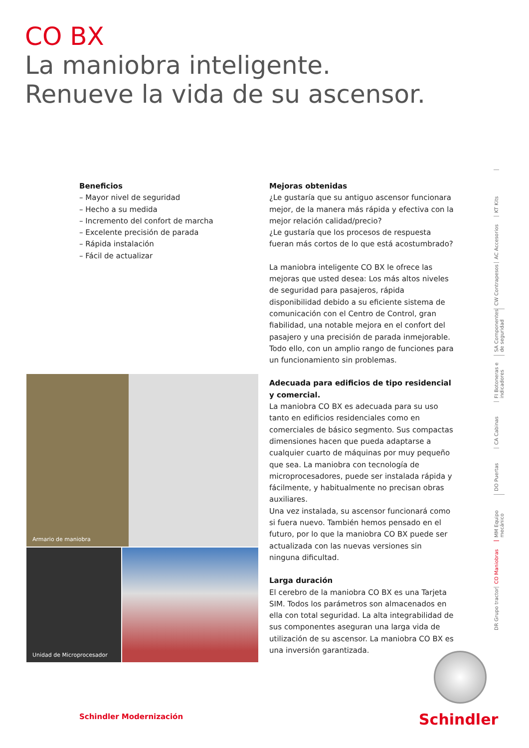CO BX
La maniobra inteligente.
Renueve la vida de su ascensor.
Beneficios
– Mayor nivel de seguridad
– Hecho a su medida
– Incremento del confort de marcha
– Excelente precisión de parada
– Rápida instalación
– Fácil de actualizar
Mejoras obtenidas
¿Le gustaría que su antiguo ascensor funcionara mejor, de la manera más rápida y efectiva con la mejor relación calidad/precio?
¿Le gustaría que los procesos de respuesta fueran más cortos de lo que está acostumbrado?
La maniobra inteligente CO BX le ofrece las mejoras que usted desea: Los más altos niveles de seguridad para pasajeros, rápida disponibilidad debido a su eficiente sistema de comunicación con el Centro de Control, gran fiabilidad, una notable mejora en el confort del pasajero y una precisión de parada inmejorable. Todo ello, con un amplio rango de funciones para un funcionamiento sin problemas.
Adecuada para edificios de tipo residencial y comercial.
La maniobra CO BX es adecuada para su uso tanto en edificios residenciales como en comerciales de básico segmento. Sus compactas dimensiones hacen que pueda adaptarse a cualquier cuarto de máquinas por muy pequeño que sea. La maniobra con tecnología de microprocesadores, puede ser instalada rápida y fácilmente, y habitualmente no precisan obras auxiliares.
Una vez instalada, su ascensor funcionará como si fuera nuevo. También hemos pensado en el futuro, por lo que la maniobra CO BX puede ser actualizada con las nuevas versiones sin ninguna dificultad.
Larga duración
El cerebro de la maniobra CO BX es una Tarjeta SIM. Todos los parámetros son almacenados en ella con total seguridad. La alta integrabilidad de sus componentes aseguran una larga vida de utilización de su ascensor. La maniobra CO BX es una inversión garantizada.
Armario de maniobra
Unidad de Microprocesador
KT Kits
AC Accesorios
CW Contrapesos
SA Componentes de seguridad
FI Botoneras e indicadores
CA Cabinas
DO Puertas
MM Equipo mecánico
CO Maniobras
DR Grupo tractor
Schindler Modernización Schindler